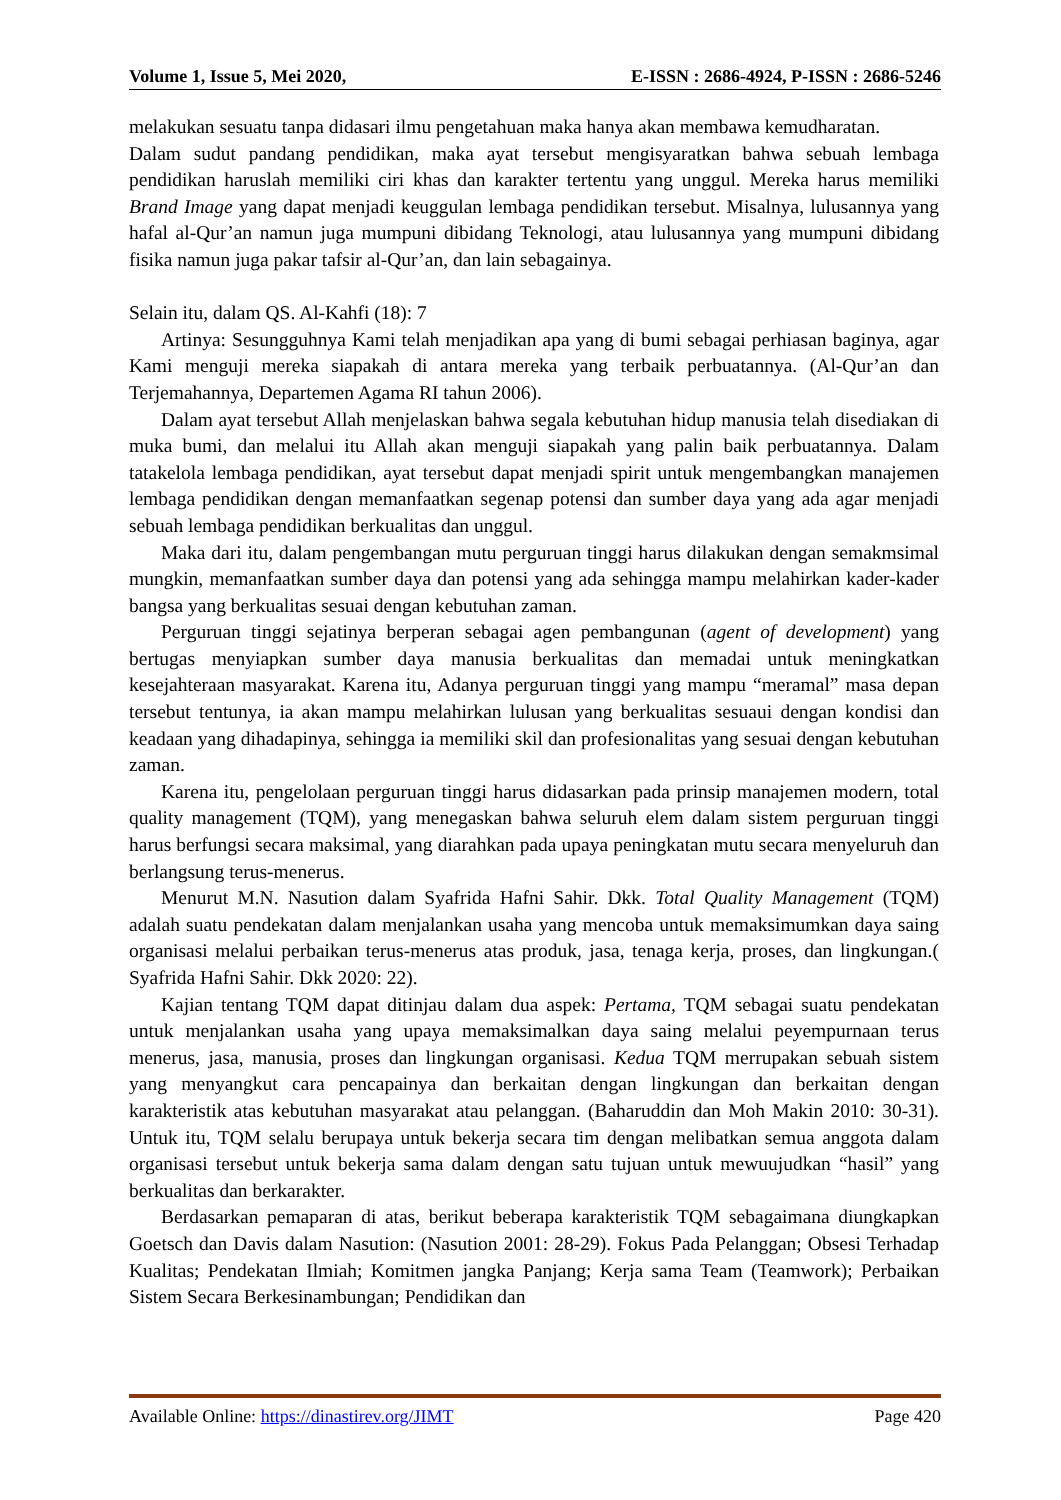Volume 1, Issue 5, Mei 2020, E-ISSN : 2686-4924, P-ISSN : 2686-5246
melakukan sesuatu tanpa didasari ilmu pengetahuan maka hanya akan membawa kemudharatan.
Dalam sudut pandang pendidikan, maka ayat tersebut mengisyaratkan bahwa sebuah lembaga pendidikan haruslah memiliki ciri khas dan karakter tertentu yang unggul. Mereka harus memiliki Brand Image yang dapat menjadi keuggulan lembaga pendidikan tersebut. Misalnya, lulusannya yang hafal al-Qur’an namun juga mumpuni dibidang Teknologi, atau lulusannya yang mumpuni dibidang fisika namun juga pakar tafsir al-Qur’an, dan lain sebagainya.
Selain itu, dalam QS. Al-Kahfi (18): 7
Artinya: Sesungguhnya Kami telah menjadikan apa yang di bumi sebagai perhiasan baginya, agar Kami menguji mereka siapakah di antara mereka yang terbaik perbuatannya. (Al-Qur’an dan Terjemahannya, Departemen Agama RI tahun 2006).
Dalam ayat tersebut Allah menjelaskan bahwa segala kebutuhan hidup manusia telah disediakan di muka bumi, dan melalui itu Allah akan menguji siapakah yang palin baik perbuatannya. Dalam tatakelola lembaga pendidikan, ayat tersebut dapat menjadi spirit untuk mengembangkan manajemen lembaga pendidikan dengan memanfaatkan segenap potensi dan sumber daya yang ada agar menjadi sebuah lembaga pendidikan berkualitas dan unggul.
Maka dari itu, dalam pengembangan mutu perguruan tinggi harus dilakukan dengan semakmsimal mungkin, memanfaatkan sumber daya dan potensi yang ada sehingga mampu melahirkan kader-kader bangsa yang berkualitas sesuai dengan kebutuhan zaman.
Perguruan tinggi sejatinya berperan sebagai agen pembangunan (agent of development) yang bertugas menyiapkan sumber daya manusia berkualitas dan memadai untuk meningkatkan kesejahteraan masyarakat. Karena itu, Adanya perguruan tinggi yang mampu “meramal” masa depan tersebut tentunya, ia akan mampu melahirkan lulusan yang berkualitas sesuaui dengan kondisi dan keadaan yang dihadapinya, sehingga ia memiliki skil dan profesionalitas yang sesuai dengan kebutuhan zaman.
Karena itu, pengelolaan perguruan tinggi harus didasarkan pada prinsip manajemen modern, total quality management (TQM), yang menegaskan bahwa seluruh elem dalam sistem perguruan tinggi harus berfungsi secara maksimal, yang diarahkan pada upaya peningkatan mutu secara menyeluruh dan berlangsung terus-menerus.
Menurut M.N. Nasution dalam Syafrida Hafni Sahir. Dkk. Total Quality Management (TQM) adalah suatu pendekatan dalam menjalankan usaha yang mencoba untuk memaksimumkan daya saing organisasi melalui perbaikan terus-menerus atas produk, jasa, tenaga kerja, proses, dan lingkungan.( Syafrida Hafni Sahir. Dkk 2020: 22).
Kajian tentang TQM dapat ditinjau dalam dua aspek: Pertama, TQM sebagai suatu pendekatan untuk menjalankan usaha yang upaya memaksimalkan daya saing melalui peyempurnaan terus menerus, jasa, manusia, proses dan lingkungan organisasi. Kedua TQM merrupakan sebuah sistem yang menyangkut cara pencapainya dan berkaitan dengan lingkungan dan berkaitan dengan karakteristik atas kebutuhan masyarakat atau pelanggan. (Baharuddin dan Moh Makin 2010: 30-31). Untuk itu, TQM selalu berupaya untuk bekerja secara tim dengan melibatkan semua anggota dalam organisasi tersebut untuk bekerja sama dalam dengan satu tujuan untuk mewuujudkan “hasil” yang berkualitas dan berkarakter.
Berdasarkan pemaparan di atas, berikut beberapa karakteristik TQM sebagaimana diungkapkan Goetsch dan Davis dalam Nasution: (Nasution 2001: 28-29). Fokus Pada Pelanggan; Obsesi Terhadap Kualitas; Pendekatan Ilmiah; Komitmen jangka Panjang; Kerja sama Team (Teamwork); Perbaikan Sistem Secara Berkesinambungan; Pendidikan dan
Available Online: https://dinastirev.org/JIMT Page 420